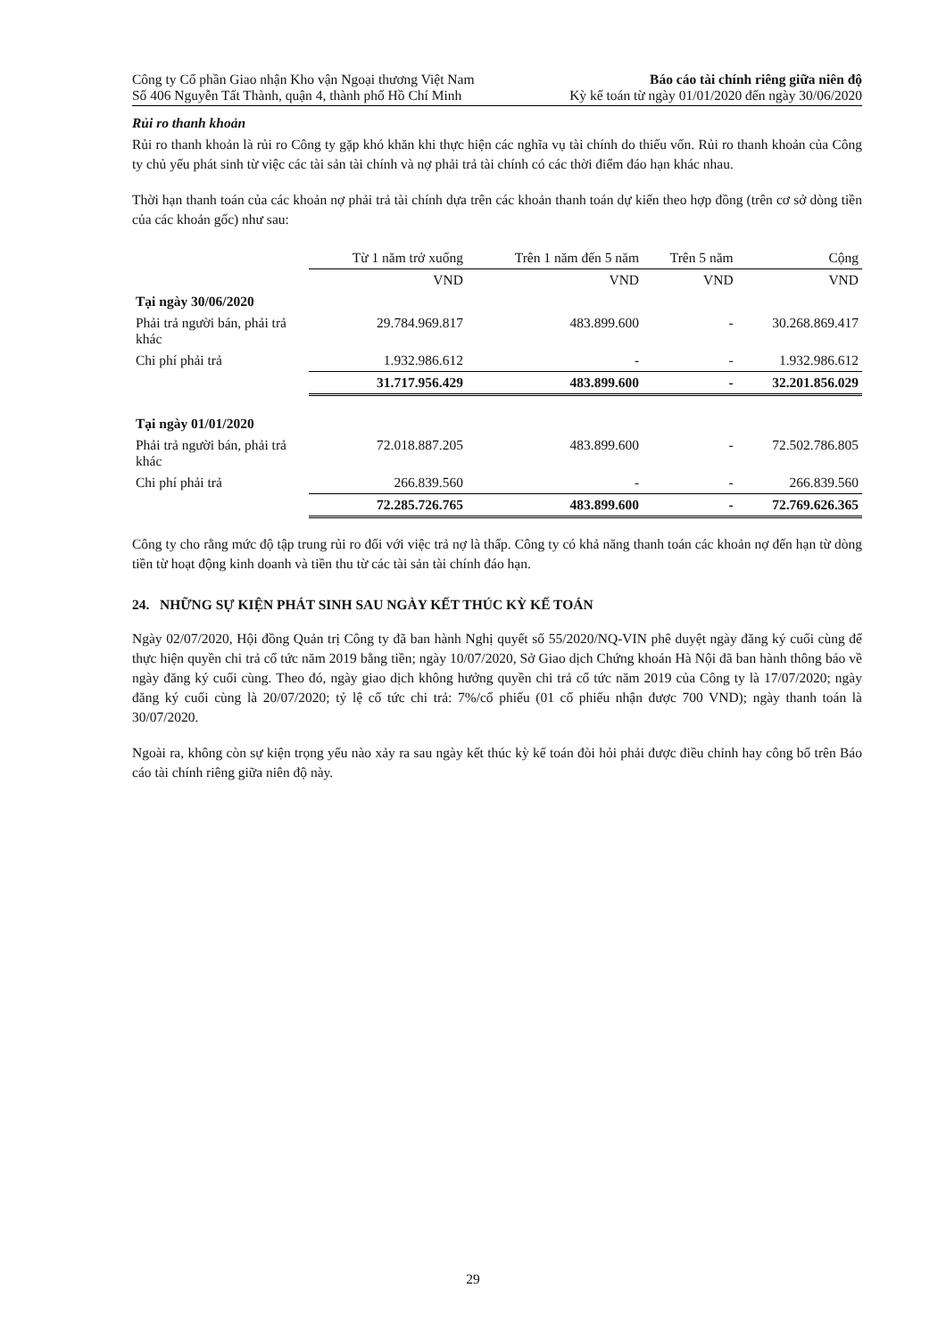Công ty Cổ phần Giao nhận Kho vận Ngoại thương Việt Nam
Số 406 Nguyễn Tất Thành, quận 4, thành phố Hồ Chí Minh
Báo cáo tài chính riêng giữa niên độ
Kỳ kế toán từ ngày 01/01/2020 đến ngày 30/06/2020
Rủi ro thanh khoản
Rủi ro thanh khoản là rủi ro Công ty gặp khó khăn khi thực hiện các nghĩa vụ tài chính do thiếu vốn. Rủi ro thanh khoản của Công ty chủ yếu phát sinh từ việc các tài sản tài chính và nợ phải trả tài chính có các thời điểm đáo hạn khác nhau.
Thời hạn thanh toán của các khoản nợ phải trả tài chính dựa trên các khoản thanh toán dự kiến theo hợp đồng (trên cơ sở dòng tiền của các khoản gốc) như sau:
| | Từ 1 năm trở xuống | Trên 1 năm đến 5 năm | Trên 5 năm | Cộng |
| --- | --- | --- | --- | --- |
| | VND | VND | VND | VND |
| Tại ngày 30/06/2020 | | | | |
| Phải trả người bán, phải trả khác | 29.784.969.817 | 483.899.600 | - | 30.268.869.417 |
| Chi phí phải trả | 1.932.986.612 | - | - | 1.932.986.612 |
| | 31.717.956.429 | 483.899.600 | - | 32.201.856.029 |
| Tại ngày 01/01/2020 | | | | |
| Phải trả người bán, phải trả khác | 72.018.887.205 | 483.899.600 | - | 72.502.786.805 |
| Chi phí phải trả | 266.839.560 | - | - | 266.839.560 |
| | 72.285.726.765 | 483.899.600 | - | 72.769.626.365 |
Công ty cho rằng mức độ tập trung rủi ro đối với việc trả nợ là thấp. Công ty có khả năng thanh toán các khoản nợ đến hạn từ dòng tiền từ hoạt động kinh doanh và tiền thu từ các tài sản tài chính đáo hạn.
24. NHỮNG SỰ KIỆN PHÁT SINH SAU NGÀY KẾT THÚC KỲ KẾ TOÁN
Ngày 02/07/2020, Hội đồng Quản trị Công ty đã ban hành Nghị quyết số 55/2020/NQ-VIN phê duyệt ngày đăng ký cuối cùng để thực hiện quyền chi trả cổ tức năm 2019 bằng tiền; ngày 10/07/2020, Sở Giao dịch Chứng khoán Hà Nội đã ban hành thông báo về ngày đăng ký cuối cùng. Theo đó, ngày giao dịch không hưởng quyền chi trả cổ tức năm 2019 của Công ty là 17/07/2020; ngày đăng ký cuối cùng là 20/07/2020; tỷ lệ cổ tức chi trả: 7%/cổ phiếu (01 cổ phiếu nhận được 700 VND); ngày thanh toán là 30/07/2020.
Ngoài ra, không còn sự kiện trọng yếu nào xảy ra sau ngày kết thúc kỳ kế toán đòi hỏi phải được điều chỉnh hay công bố trên Báo cáo tài chính riêng giữa niên độ này.
29